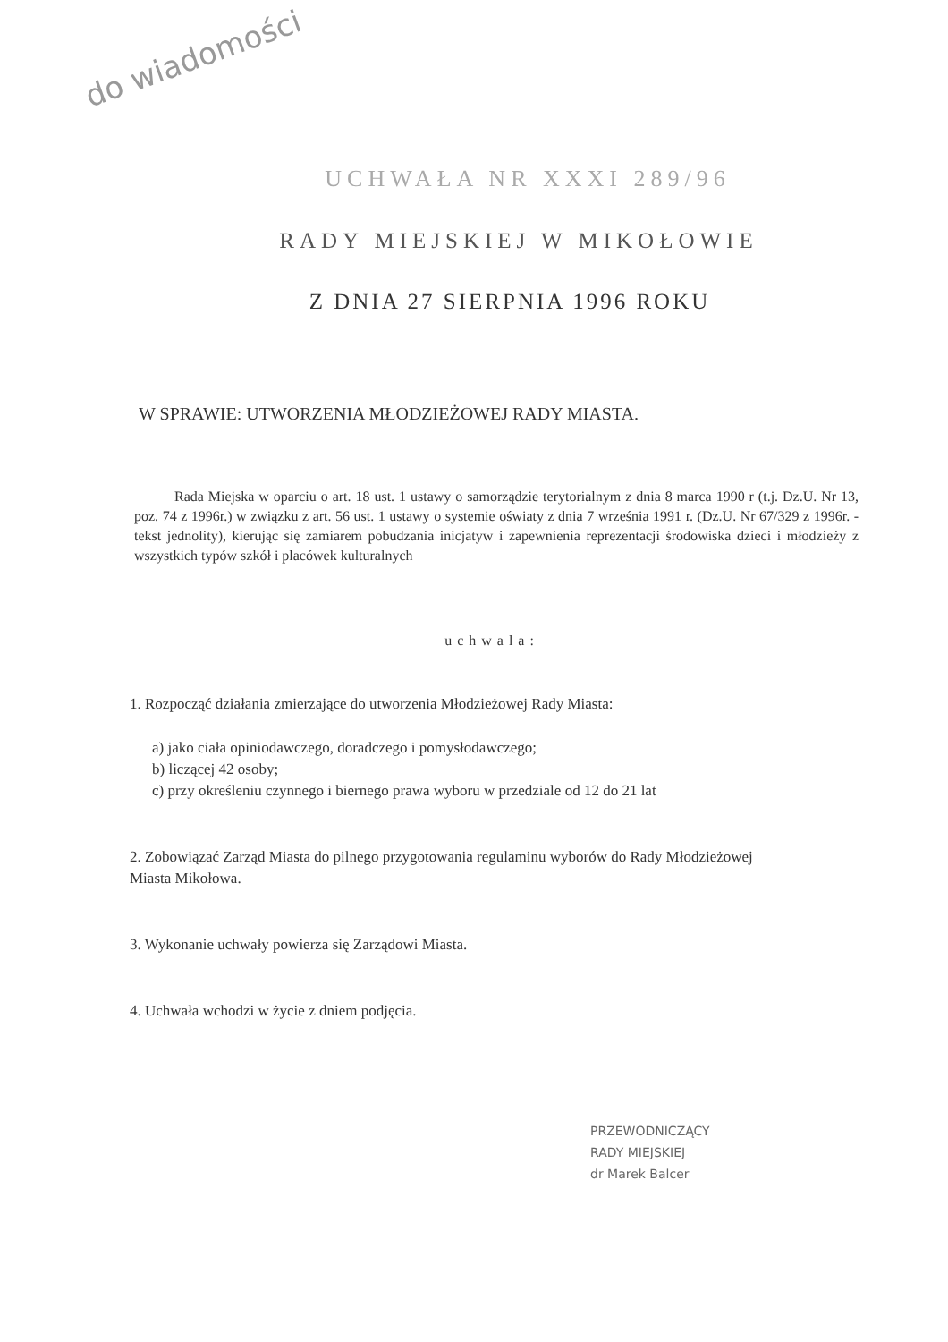do wiadomości
UCHWAŁA NR XXXI 289/96
RADY MIEJSKIEJ W MIKOŁOWIE
Z DNIA 27 SIERPNIA 1996 ROKU
W SPRAWIE: UTWORZENIA MŁODZIEŻOWEJ RADY MIASTA.
Rada Miejska w oparciu o art. 18 ust. 1 ustawy o samorządzie terytorialnym z dnia 8 marca 1990 r (t.j. Dz.U. Nr 13, poz. 74 z 1996r.) w związku z art. 56 ust. 1 ustawy o systemie oświaty z dnia 7 września 1991 r. (Dz.U. Nr 67/329 z 1996r. - tekst jednolity), kierując się zamiarem pobudzania inicjatyw i zapewnienia reprezentacji środowiska dzieci i młodzieży z wszystkich typów szkół i placówek kulturalnych
uchwala:
1. Rozpocząć działania zmierzające do utworzenia Młodzieżowej Rady Miasta:
a) jako ciała opiniodawczego, doradczego i pomysłodawczego;
b) liczącej 42 osoby;
c) przy określeniu czynnego i biernego prawa wyboru w przedziale od 12 do 21 lat
2. Zobowiązać Zarząd Miasta do pilnego przygotowania regulaminu wyborów do Rady Młodzieżowej Miasta Mikołowa.
3. Wykonanie uchwały powierza się Zarządowi Miasta.
4. Uchwała wchodzi w życie z dniem podjęcia.
PRZEWODNICZĄCY
RADY MIEJSKIEJ
dr Marek Balcer